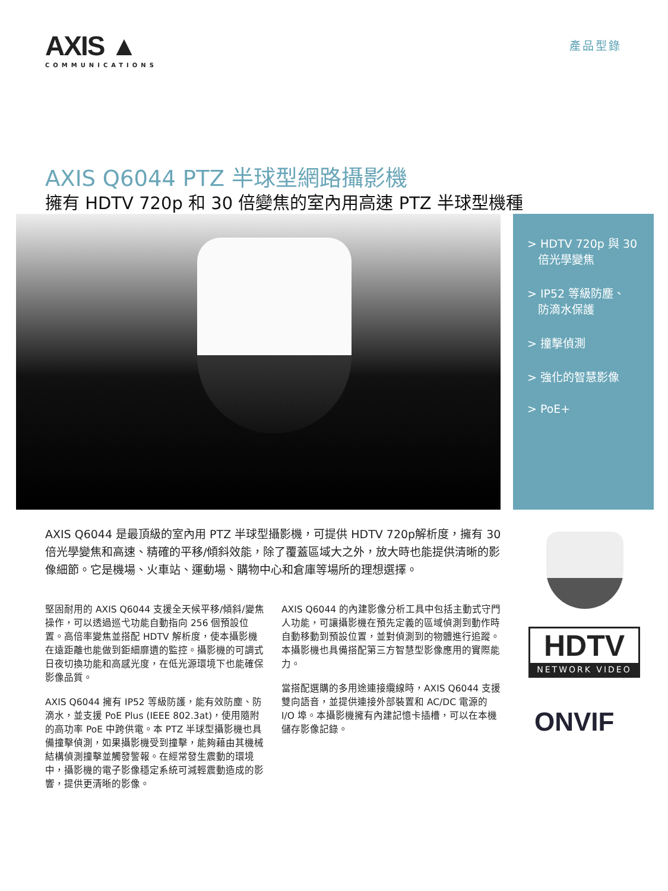AXIS ▲
COMMUNICATIONS
產品型錄
AXIS Q6044 PTZ 半球型網路攝影機
擁有 HDTV 720p 和 30 倍變焦的室內用高速 PTZ 半球型機種
> HDTV 720p 與 30
倍光學變焦
> IP52 等級防塵、
防滴水保護
> 撞擊偵測
> 強化的智慧影像
> PoE+
AXIS Q6044 是最頂級的室內用 PTZ 半球型攝影機，可提供 HDTV 720p解析度，擁有 30 倍光學變焦和高速、精確的平移/傾斜效能，除了覆蓋區域大之外，放大時也能提供清晰的影像細節。它是機場、火車站、運動場、購物中心和倉庫等場所的理想選擇。
堅固耐用的 AXIS Q6044 支援全天候平移/傾斜/變焦操作，可以透過巡弋功能自動指向 256 個預設位置。高倍率變焦並搭配 HDTV 解析度，使本攝影機在遠距離也能做到鉅細靡遺的監控。攝影機的可調式日夜切換功能和高感光度，在低光源環境下也能確保影像品質。
AXIS Q6044 擁有 IP52 等級防護，能有效防塵、防滴水，並支援 PoE Plus (IEEE 802.3at)，使用隨附的高功率 PoE 中跨供電。本 PTZ 半球型攝影機也具備撞擊偵測，如果攝影機受到撞擊，能夠藉由其機械結構偵測撞擊並觸發警報。在經常發生震動的環境中，攝影機的電子影像穩定系統可減輕震動造成的影響，提供更清晰的影像。
AXIS Q6044 的內建影像分析工具中包括主動式守門人功能，可讓攝影機在預先定義的區域偵測到動作時自動移動到預設位置，並對偵測到的物體進行追蹤。本攝影機也具備搭配第三方智慧型影像應用的實際能力。
當搭配選購的多用途連接纜線時，AXIS Q6044 支援雙向語音，並提供連接外部裝置和 AC/DC 電源的 I/O 埠。本攝影機擁有內建記憶卡插槽，可以在本機儲存影像記錄。
HDTV
NETWORK VIDEO
ONVIF